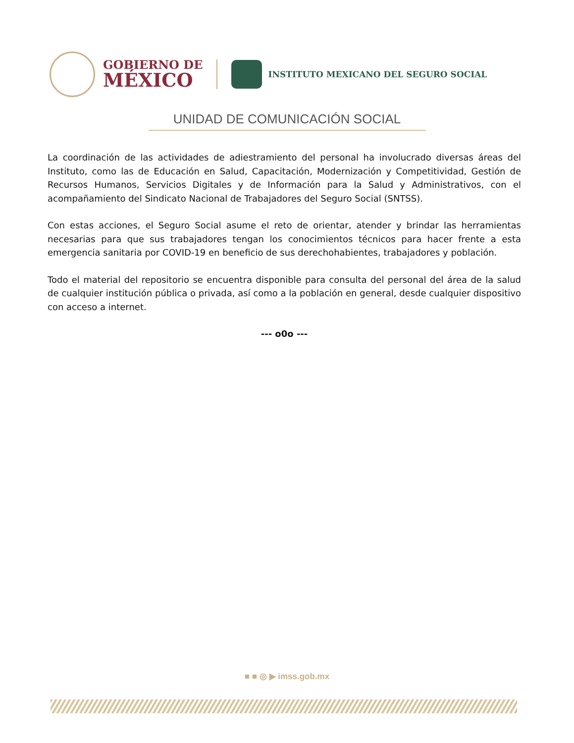GOBIERNO DE
MÉXICO
INSTITUTO MEXICANO DEL SEGURO SOCIAL
UNIDAD DE COMUNICACIÓN SOCIAL
La coordinación de las actividades de adiestramiento del personal ha involucrado diversas áreas del Instituto, como las de Educación en Salud, Capacitación, Modernización y Competitividad, Gestión de Recursos Humanos, Servicios Digitales y de Información para la Salud y Administrativos, con el acompañamiento del Sindicato Nacional de Trabajadores del Seguro Social (SNTSS).
Con estas acciones, el Seguro Social asume el reto de orientar, atender y brindar las herramientas necesarias para que sus trabajadores tengan los conocimientos técnicos para hacer frente a esta emergencia sanitaria por COVID-19 en beneficio de sus derechohabientes, trabajadores y población.
Todo el material del repositorio se encuentra disponible para consulta del personal del área de la salud de cualquier institución pública o privada, así como a la población en general, desde cualquier dispositivo con acceso a internet.
--- o0o ---
■ ■ ◎ ▶ imss.gob.mx